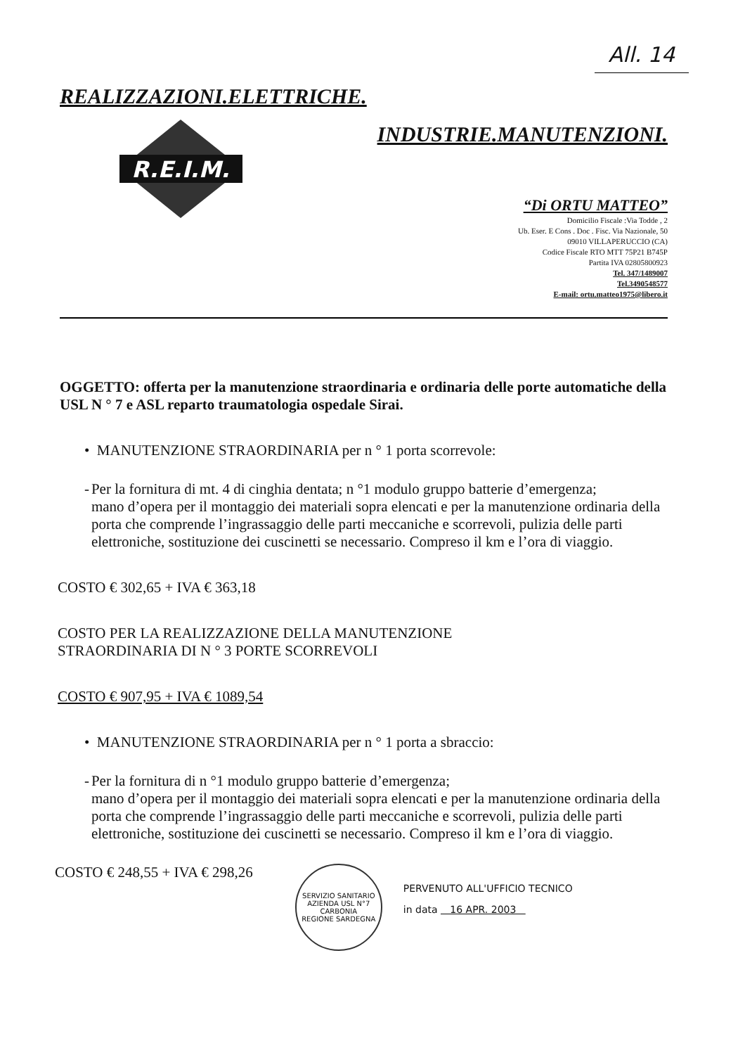All. 14
REALIZZAZIONI.ELETTRICHE.
R.E.I.M.
INDUSTRIE.MANUTENZIONI.
“Di ORTU MATTEO”
Domicilio Fiscale :Via Todde , 2
Ub. Eser. E Cons . Doc . Fisc. Via Nazionale, 50
09010 VILLAPERUCCIO (CA)
Codice Fiscale RTO MTT 75P21 B745P
Partita IVA 02805800923
Tel. 347/1489007
Tel.3490548577
E-mail: ortu.matteo1975@libero.it
OGGETTO: offerta per la manutenzione straordinaria e ordinaria delle porte automatiche della USL N ° 7 e ASL reparto traumatologia ospedale Sirai.
• MANUTENZIONE STRAORDINARIA per n ° 1 porta scorrevole:
- Per la fornitura di mt. 4 di cinghia dentata; n °1 modulo gruppo batterie d’emergenza;
mano d’opera per il montaggio dei materiali sopra elencati e per la manutenzione ordinaria della porta che comprende l’ingrassaggio delle parti meccaniche e scorrevoli, pulizia delle parti elettroniche, sostituzione dei cuscinetti se necessario. Compreso il km e l’ora di viaggio.
COSTO € 302,65 + IVA € 363,18
COSTO PER LA REALIZZAZIONE DELLA MANUTENZIONE
STRAORDINARIA DI N ° 3 PORTE SCORREVOLI
COSTO € 907,95 + IVA € 1089,54
• MANUTENZIONE STRAORDINARIA per n ° 1 porta a sbraccio:
- Per la fornitura di n °1 modulo gruppo batterie d’emergenza;
mano d’opera per il montaggio dei materiali sopra elencati e per la manutenzione ordinaria della porta che comprende l’ingrassaggio delle parti meccaniche e scorrevoli, pulizia delle parti elettroniche, sostituzione dei cuscinetti se necessario. Compreso il km e l’ora di viaggio.
COSTO € 248,55 + IVA € 298,26
SERVIZIO SANITARIO
AZIENDA USL N°7 CARBONIA
REGIONE SARDEGNA
PERVENUTO ALL'UFFICIO TECNICO
in data 16 APR. 2003